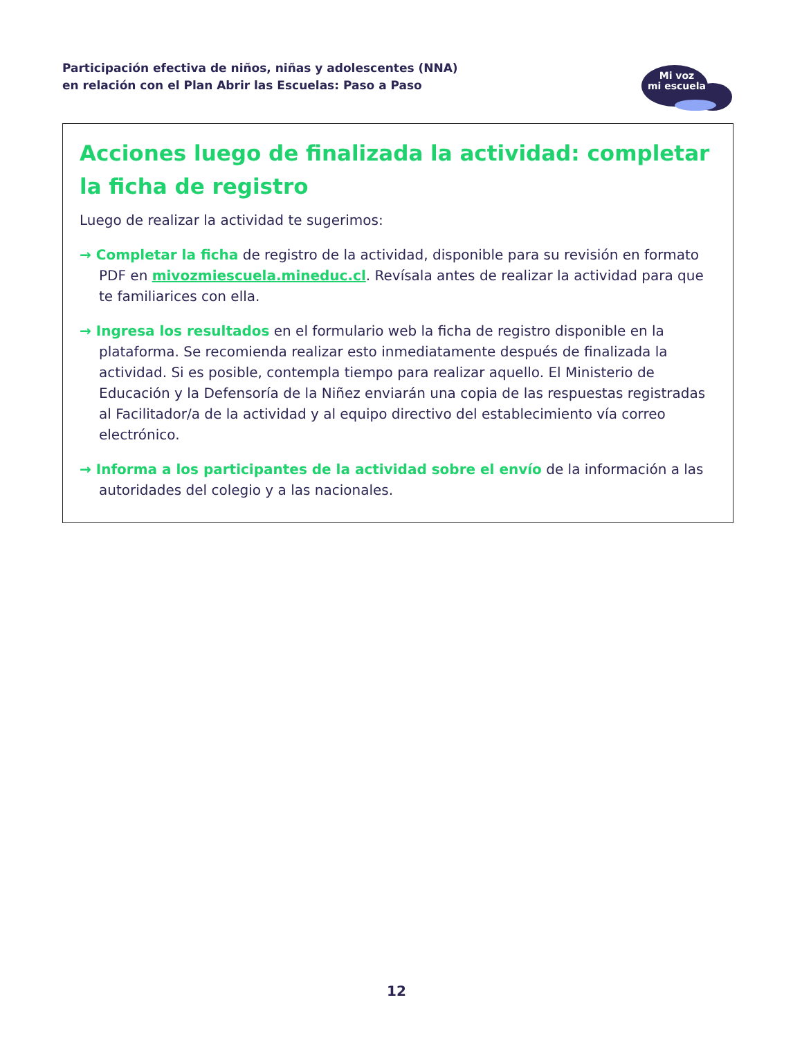Participación efectiva de niños, niñas y adolescentes (NNA)
en relación con el Plan Abrir las Escuelas: Paso a Paso
Mi voz
mi escuela
Acciones luego de finalizada la actividad: completar la ficha de registro
Luego de realizar la actividad te sugerimos:
→ Completar la ficha de registro de la actividad, disponible para su revisión en formato PDF en mivozmiescuela.mineduc.cl. Revísala antes de realizar la actividad para que te familiarices con ella.
→ Ingresa los resultados en el formulario web la ficha de registro disponible en la plataforma. Se recomienda realizar esto inmediatamente después de finalizada la actividad. Si es posible, contempla tiempo para realizar aquello. El Ministerio de Educación y la Defensoría de la Niñez enviarán una copia de las respuestas registradas al Facilitador/a de la actividad y al equipo directivo del establecimiento vía correo electrónico.
→ Informa a los participantes de la actividad sobre el envío de la información a las autoridades del colegio y a las nacionales.
12